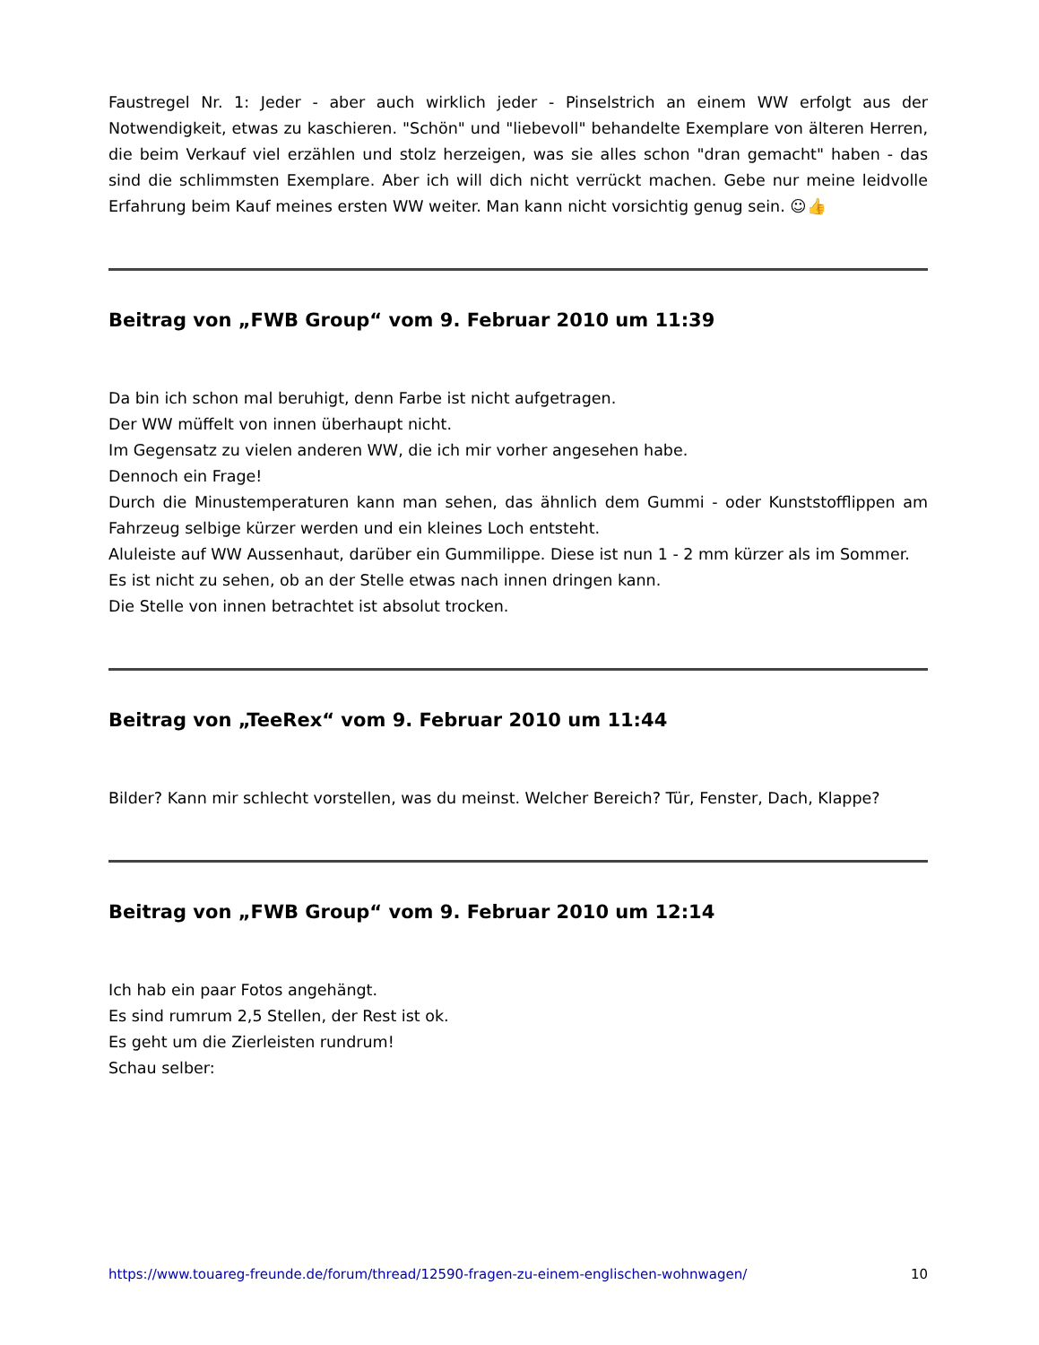Faustregel Nr. 1: Jeder - aber auch wirklich jeder - Pinselstrich an einem WW erfolgt aus der Notwendigkeit, etwas zu kaschieren. "Schön" und "liebevoll" behandelte Exemplare von älteren Herren, die beim Verkauf viel erzählen und stolz herzeigen, was sie alles schon "dran gemacht" haben - das sind die schlimmsten Exemplare. Aber ich will dich nicht verrückt machen. Gebe nur meine leidvolle Erfahrung beim Kauf meines ersten WW weiter. Man kann nicht vorsichtig genug sein. ☺👍
Beitrag von „FWB Group“ vom 9. Februar 2010 um 11:39
Da bin ich schon mal beruhigt, denn Farbe ist nicht aufgetragen.
Der WW müffelt von innen überhaupt nicht.
Im Gegensatz zu vielen anderen WW, die ich mir vorher angesehen habe.
Dennoch ein Frage!
Durch die Minustemperaturen kann man sehen, das ähnlich dem Gummi - oder Kunststofflippen am Fahrzeug selbige kürzer werden und ein kleines Loch entsteht.
Aluleiste auf WW Aussenhaut, darüber ein Gummilippe. Diese ist nun 1 - 2 mm kürzer als im Sommer.
Es ist nicht zu sehen, ob an der Stelle etwas nach innen dringen kann.
Die Stelle von innen betrachtet ist absolut trocken.
Beitrag von „TeeRex“ vom 9. Februar 2010 um 11:44
Bilder? Kann mir schlecht vorstellen, was du meinst. Welcher Bereich? Tür, Fenster, Dach, Klappe?
Beitrag von „FWB Group“ vom 9. Februar 2010 um 12:14
Ich hab ein paar Fotos angehängt.
Es sind rumrum 2,5 Stellen, der Rest ist ok.
Es geht um die Zierleisten rundrum!
Schau selber:
https://www.touareg-freunde.de/forum/thread/12590-fragen-zu-einem-englischen-wohnwagen/ 10